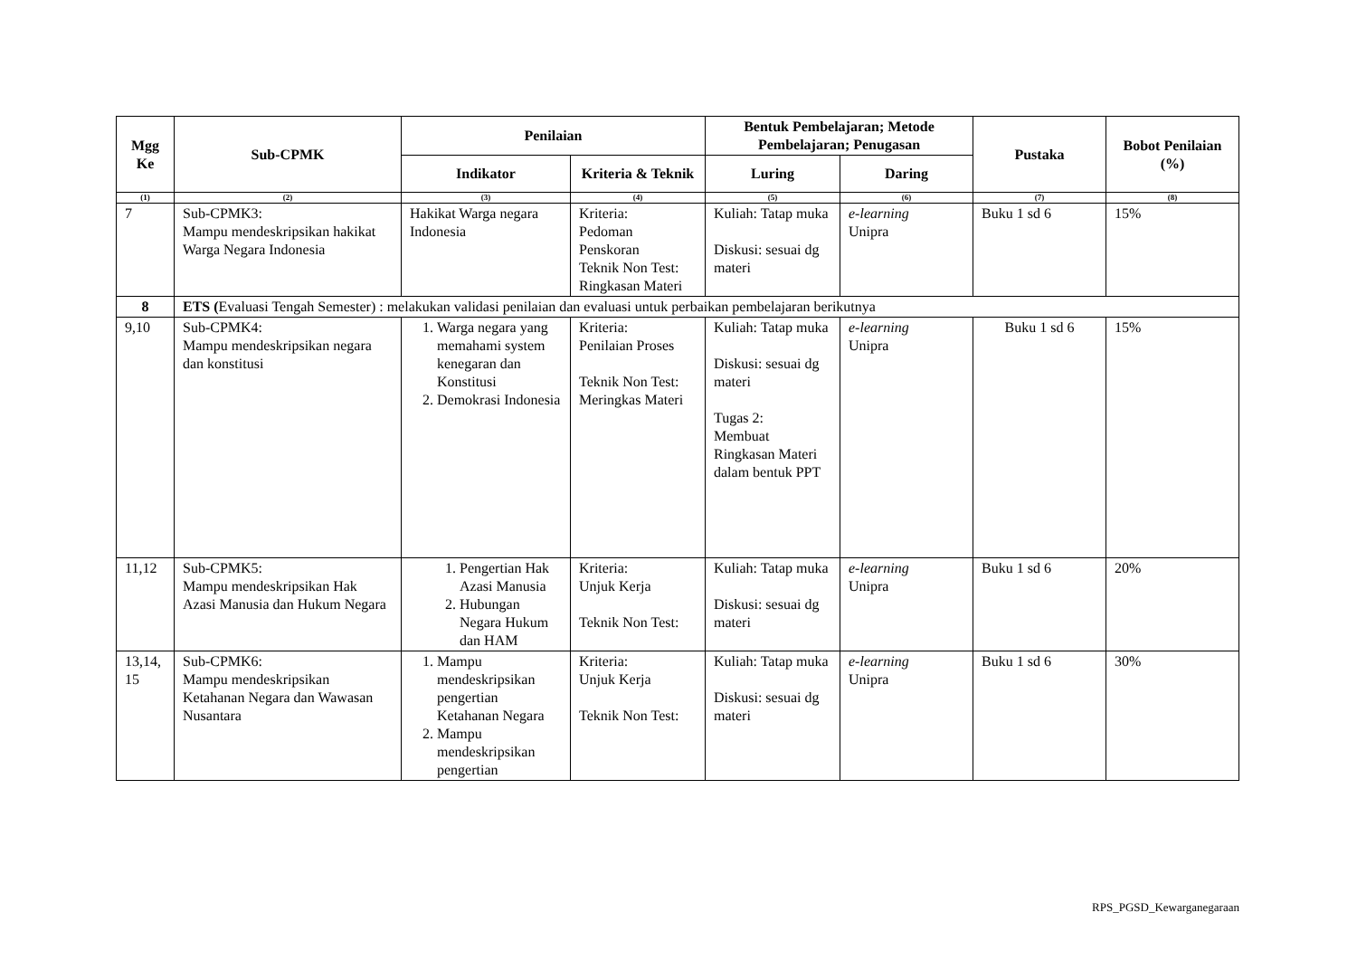| Mgg Ke | Sub-CPMK | Penilaian | | Bentuk Pembelajaran; Metode Pembelajaran; Penugasan | | Pustaka | Bobot Penilaian (%) |
| --- | --- | --- | --- | --- | --- | --- | --- |
| | | Indikator | Kriteria & Teknik | Luring | Daring | | |
| (1) | (2) | (3) | (4) | (5) | (6) | (7) | (8) |
| 7 | Sub-CPMK3: Mampu mendeskripsikan hakikat Warga Negara Indonesia | Hakikat Warga negara Indonesia | Kriteria: Pedoman Penskoran Teknik Non Test: Ringkasan Materi | Kuliah: Tatap muka Diskusi: sesuai dg materi | e-learning Unipra | Buku 1 sd 6 | 15% |
| 8 | ETS ( Evaluasi Tengah Semester) : melakukan validasi penilaian dan evaluasi untuk perbaikan pembelajaran berikutnya | | | | | | |
| 9,10 | Sub-CPMK4: Mampu mendeskripsikan negara dan konstitusi | 1. Warga negara yang memahami system kenegaran dan Konstitusi 2. Demokrasi Indonesia | Kriteria: Penilaian Proses Teknik Non Test: Meringkas Materi | Kuliah: Tatap muka Diskusi: sesuai dg materi Tugas 2: Membuat Ringkasan Materi dalam bentuk PPT | e-learning Unipra | Buku 1 sd 6 | 15% |
| 11,12 | Sub-CPMK5: Mampu mendeskripsikan Hak Azasi Manusia dan Hukum Negara | 1. Pengertian Hak Azasi Manusia 2. Hubungan Negara Hukum dan HAM | Kriteria: Unjuk Kerja Teknik Non Test: | Kuliah: Tatap muka Diskusi: sesuai dg materi | e-learning Unipra | Buku 1 sd 6 | 20% |
| 13,14, 15 | Sub-CPMK6: Mampu mendeskripsikan Ketahanan Negara dan Wawasan Nusantara | 1. Mampu mendeskripsikan pengertian Ketahanan Negara 2. Mampu mendeskripsikan pengertian | Kriteria: Unjuk Kerja Teknik Non Test: | Kuliah: Tatap muka Diskusi: sesuai dg materi | e-learning Unipra | Buku 1 sd 6 | 30% |
RPS_PGSD_Kewarganegaraan